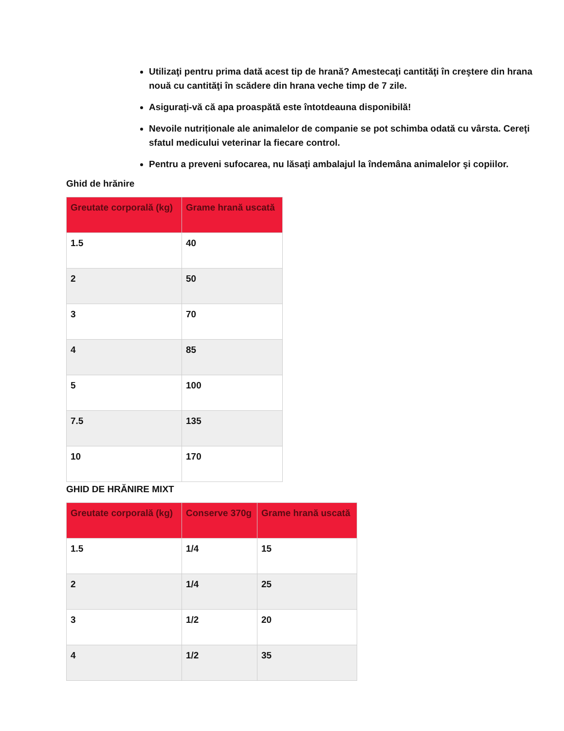Utilizaţi pentru prima dată acest tip de hrană? Amestecaţi cantităţi în creştere din hrana nouă cu cantităţi în scădere din hrana veche timp de 7 zile.
Asiguraţi-vă că apa proaspătă este întotdeauna disponibilă!
Nevoile nutriționale ale animalelor de companie se pot schimba odată cu vârsta. Cereţi sfatul medicului veterinar la fiecare control.
Pentru a preveni sufocarea, nu lăsaţi ambalajul la îndemâna animalelor şi copiilor.
Ghid de hrănire
| Greutate corporală (kg) | Grame hrană uscată |
| --- | --- |
| 1.5 | 40 |
| 2 | 50 |
| 3 | 70 |
| 4 | 85 |
| 5 | 100 |
| 7.5 | 135 |
| 10 | 170 |
GHID DE HRĂNIRE MIXT
| Greutate corporală (kg) | Conserve 370g | Grame hrană uscată |
| --- | --- | --- |
| 1.5 | 1/4 | 15 |
| 2 | 1/4 | 25 |
| 3 | 1/2 | 20 |
| 4 | 1/2 | 35 |